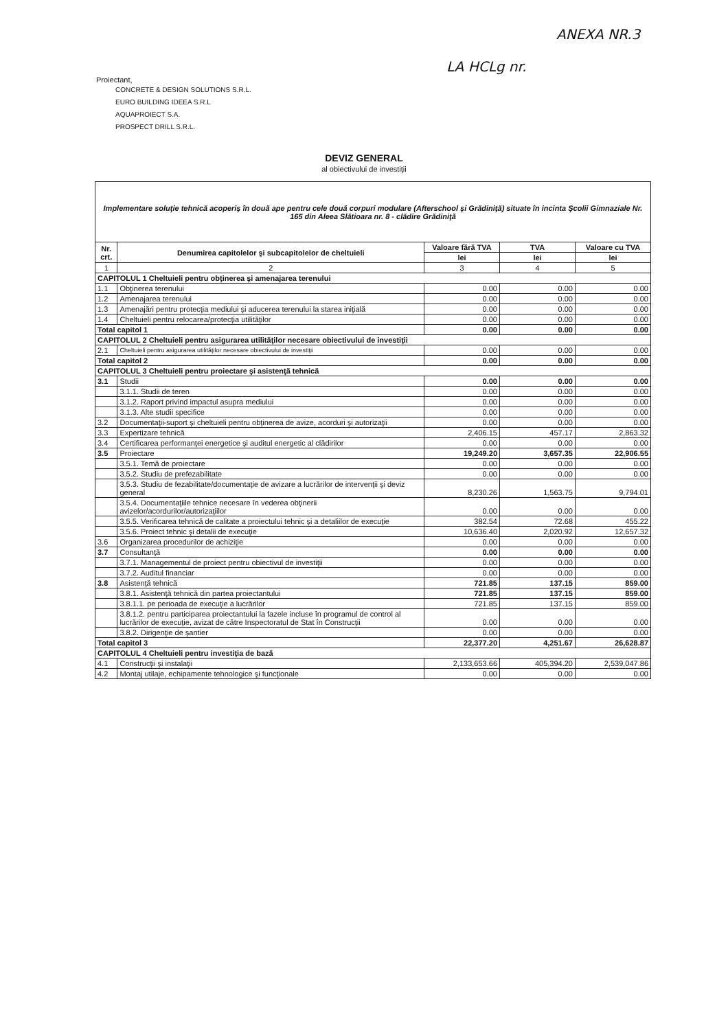ANEXA NR.3
LA HCLg nr.
Proiectant,
CONCRETE & DESIGN SOLUTIONS S.R.L.
EURO BUILDING IDEEA S.R.L
AQUAPROIECT S.A.
PROSPECT DRILL S.R.L.
DEVIZ GENERAL
al obiectivului de investiţii
| Implementare soluţie tehnică acoperiş în două ape pentru cele două corpuri modulare (Afterschool şi Grădiniţă) situate în incinta Şcolii Gimnaziale Nr. 165 din Aleea Slătioara nr. 8 - clădire Grădiniţă | | | | |
| Nr. crt. | Denumirea capitolelor şi subcapitolelor de cheltuieli | Valoare fără TVA | TVA | Valoare cu TVA |
| | | lei | lei | lei |
| 1 | 2 | 3 | 4 | 5 |
| CAPITOLUL 1 Cheltuieli pentru obţinerea şi amenajarea terenului | | | | |
| 1.1 | Obţinerea terenului | 0.00 | 0.00 | 0.00 |
| 1.2 | Amenajarea terenului | 0.00 | 0.00 | 0.00 |
| 1.3 | Amenajări pentru protecţia mediului şi aducerea terenului la starea iniţială | 0.00 | 0.00 | 0.00 |
| 1.4 | Cheltuieli pentru relocarea/protecţia utilităţilor | 0.00 | 0.00 | 0.00 |
| Total capitol 1 | | 0.00 | 0.00 | 0.00 |
| CAPITOLUL 2 Cheltuieli pentru asigurarea utilităţilor necesare obiectivului de investiţii | | | | |
| 2.1 | Cheltuieli pentru asigurarea utilităţilor necesare obiectivului de investiţii | 0.00 | 0.00 | 0.00 |
| Total capitol 2 | | 0.00 | 0.00 | 0.00 |
| CAPITOLUL 3 Cheltuieli pentru proiectare şi asistenţă tehnică | | | | |
| 3.1 | Studii | 0.00 | 0.00 | 0.00 |
| | 3.1.1. Studii de teren | 0.00 | 0.00 | 0.00 |
| | 3.1.2. Raport privind impactul asupra mediului | 0.00 | 0.00 | 0.00 |
| | 3.1.3. Alte studii specifice | 0.00 | 0.00 | 0.00 |
| 3.2 | Documentaţii-suport şi cheltuieli pentru obţinerea de avize, acorduri şi autorizaţii | 0.00 | 0.00 | 0.00 |
| 3.3 | Expertizare tehnică | 2,406.15 | 457.17 | 2,863.32 |
| 3.4 | Certificarea performanţei energetice şi auditul energetic al clădirilor | 0.00 | 0.00 | 0.00 |
| 3.5 | Proiectare | 19,249.20 | 3,657.35 | 22,906.55 |
| | 3.5.1. Temă de proiectare | 0.00 | 0.00 | 0.00 |
| | 3.5.2. Studiu de prefezabilitate | 0.00 | 0.00 | 0.00 |
| | 3.5.3. Studiu de fezabilitate/documentaţie de avizare a lucrărilor de intervenţii şi deviz general | 8,230.26 | 1,563.75 | 9,794.01 |
| | 3.5.4. Documentaţiile tehnice necesare în vederea obţinerii avizelor/acordurilor/autorizaţiilor | 0.00 | 0.00 | 0.00 |
| | 3.5.5. Verificarea tehnică de calitate a proiectului tehnic şi a detaliilor de execuţie | 382.54 | 72.68 | 455.22 |
| | 3.5.6. Proiect tehnic şi detalii de execuţie | 10,636.40 | 2,020.92 | 12,657.32 |
| 3.6 | Organizarea procedurilor de achiziţie | 0.00 | 0.00 | 0.00 |
| 3.7 | Consultanţă | 0.00 | 0.00 | 0.00 |
| | 3.7.1. Managementul de proiect pentru obiectivul de investiţii | 0.00 | 0.00 | 0.00 |
| | 3.7.2. Auditul financiar | 0.00 | 0.00 | 0.00 |
| 3.8 | Asistenţă tehnică | 721.85 | 137.15 | 859.00 |
| | 3.8.1. Asistenţă tehnică din partea proiectantului | 721.85 | 137.15 | 859.00 |
| | 3.8.1.1. pe perioada de execuţie a lucrărilor | 721.85 | 137.15 | 859.00 |
| | 3.8.1.2. pentru participarea proiectantului la fazele incluse în programul de control al lucrărilor de execuţie, avizat de către Inspectoratul de Stat în Construcţii | 0.00 | 0.00 | 0.00 |
| | 3.8.2. Dirigenţie de şantier | 0.00 | 0.00 | 0.00 |
| Total capitol 3 | | 22,377.20 | 4,251.67 | 26,628.87 |
| CAPITOLUL 4 Cheltuieli pentru investiţia de bază | | | | |
| 4.1 | Construcţii şi instalaţii | 2,133,653.66 | 405,394.20 | 2,539,047.86 |
| 4.2 | Montaj utilaje, echipamente tehnologice şi funcţionale | 0.00 | 0.00 | 0.00 |